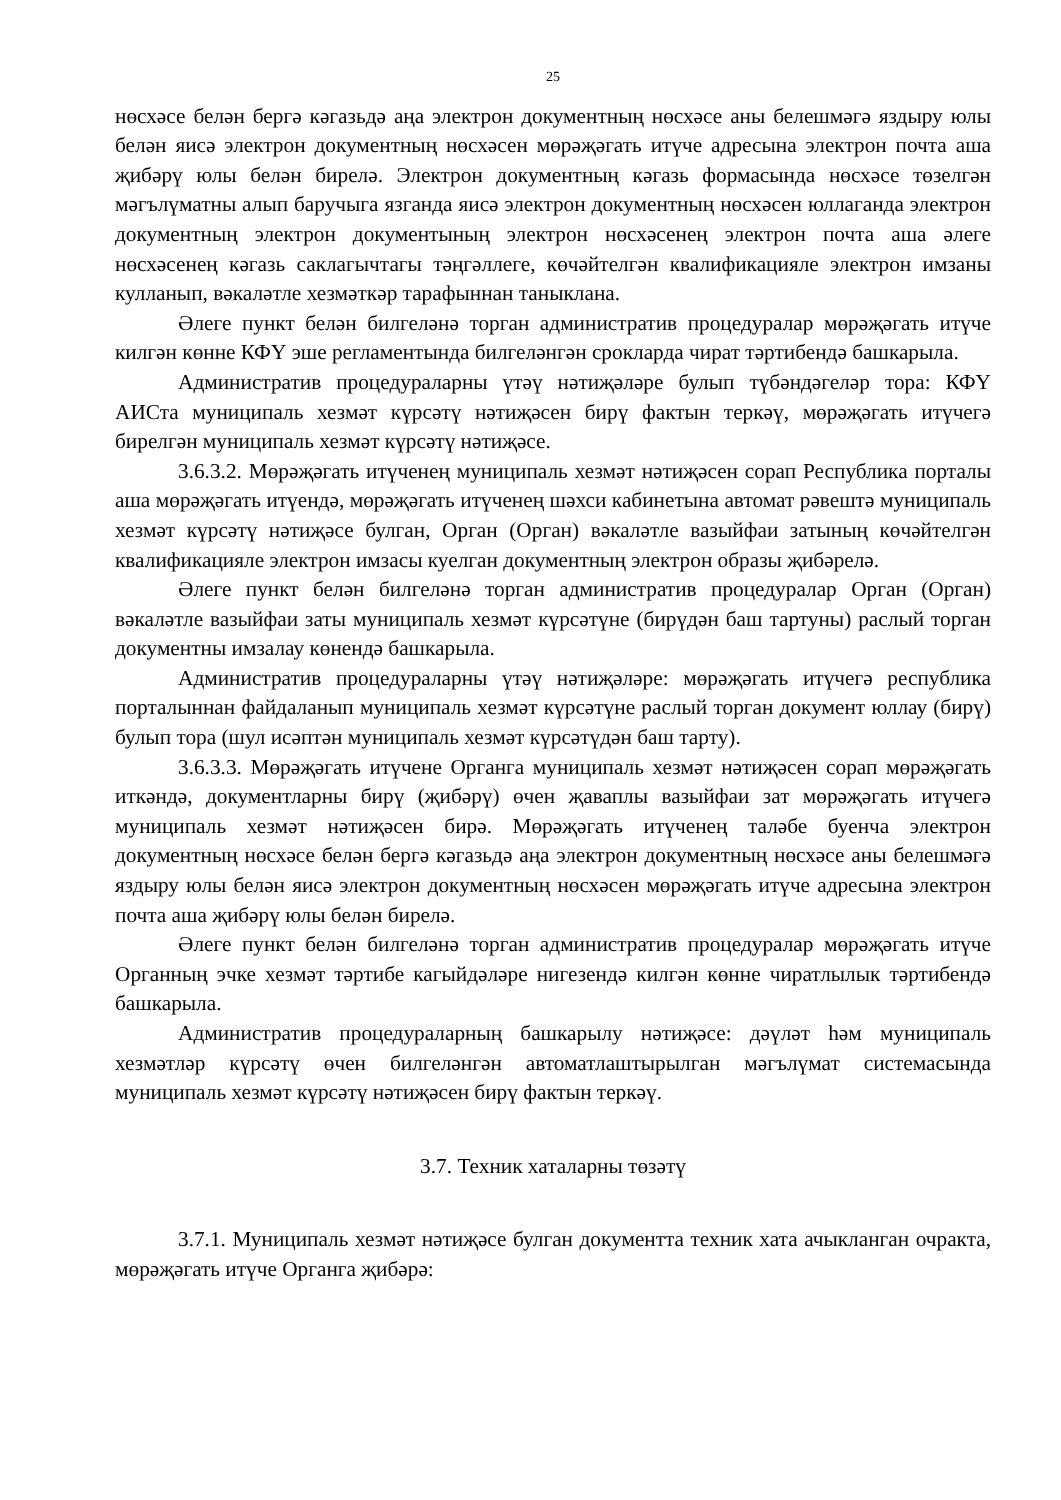25
нөсхәсе белән бергә кәгазьдә аңа электрон документның нөсхәсе аны белешмәгә яздыру юлы белән яисә электрон документның нөсхәсен мөрәҗәгать итүче адресына электрон почта аша җибәрү юлы белән бирелә. Электрон документның кәгазь формасында нөсхәсе төзелгән мәгълүматны алып баручыга язганда яисә электрон документның нөсхәсен юллаганда электрон документның электрон документының электрон нөсхәсенең электрон почта аша әлеге нөсхәсенең кәгазь саклагычтагы тәңгәллеге, көчәйтелгән квалификацияле электрон имзаны кулланып, вәкаләтле хезмәткәр тарафыннан таныклана.
Әлеге пункт белән билгеләнә торган административ процедуралар мөрәҗәгать итүче килгән көнне КФҮ эше регламентында билгеләнгән срокларда чират тәртибендә башкарыла.
Административ процедураларны үтәү нәтиҗәләре булып түбәндәгеләр тора: КФҮ АИСта муниципаль хезмәт күрсәтү нәтиҗәсен бирү фактын теркәү, мөрәҗәгать итүчегә бирелгән муниципаль хезмәт күрсәтү нәтиҗәсе.
3.6.3.2. Мөрәҗәгать итүченең муниципаль хезмәт нәтиҗәсен сорап Республика порталы аша мөрәҗәгать итүендә, мөрәҗәгать итүченең шәхси кабинетына автомат рәвештә муниципаль хезмәт күрсәтү нәтиҗәсе булган, Орган (Орган) вәкаләтле вазыйфаи затының көчәйтелгән квалификацияле электрон имзасы куелган документның электрон образы җибәрелә.
Әлеге пункт белән билгеләнә торган административ процедуралар Орган (Орган) вәкаләтле вазыйфаи заты муниципаль хезмәт күрсәтүне (бирүдән баш тартуны) раслый торган документны имзалау көнендә башкарыла.
Административ процедураларны үтәү нәтиҗәләре: мөрәҗәгать итүчегә республика порталыннан файдаланып муниципаль хезмәт күрсәтүне раслый торган документ юллау (бирү) булып тора (шул исәптән муниципаль хезмәт күрсәтүдән баш тарту).
3.6.3.3. Мөрәҗәгать итүчене Органга муниципаль хезмәт нәтиҗәсен сорап мөрәҗәгать иткәндә, документларны бирү (җибәрү) өчен җаваплы вазыйфаи зат мөрәҗәгать итүчегә муниципаль хезмәт нәтиҗәсен бирә. Мөрәҗәгать итүченең таләбе буенча электрон документның нөсхәсе белән бергә кәгазьдә аңа электрон документның нөсхәсе аны белешмәгә яздыру юлы белән яисә электрон документның нөсхәсен мөрәҗәгать итүче адресына электрон почта аша җибәрү юлы белән бирелә.
Әлеге пункт белән билгеләнә торган административ процедуралар мөрәҗәгать итүче Органның эчке хезмәт тәртибе кагыйдәләре нигезендә килгән көнне чиратлылык тәртибендә башкарыла.
Административ процедураларның башкарылу нәтиҗәсе: дәүләт һәм муниципаль хезмәтләр күрсәтү өчен билгеләнгән автоматлаштырылган мәгълүмат системасында муниципаль хезмәт күрсәтү нәтиҗәсен бирү фактын теркәү.
3.7. Техник хаталарны төзәтү
3.7.1. Муниципаль хезмәт нәтиҗәсе булган документта техник хата ачыкланган очракта, мөрәҗәгать итүче Органга җибәрә: